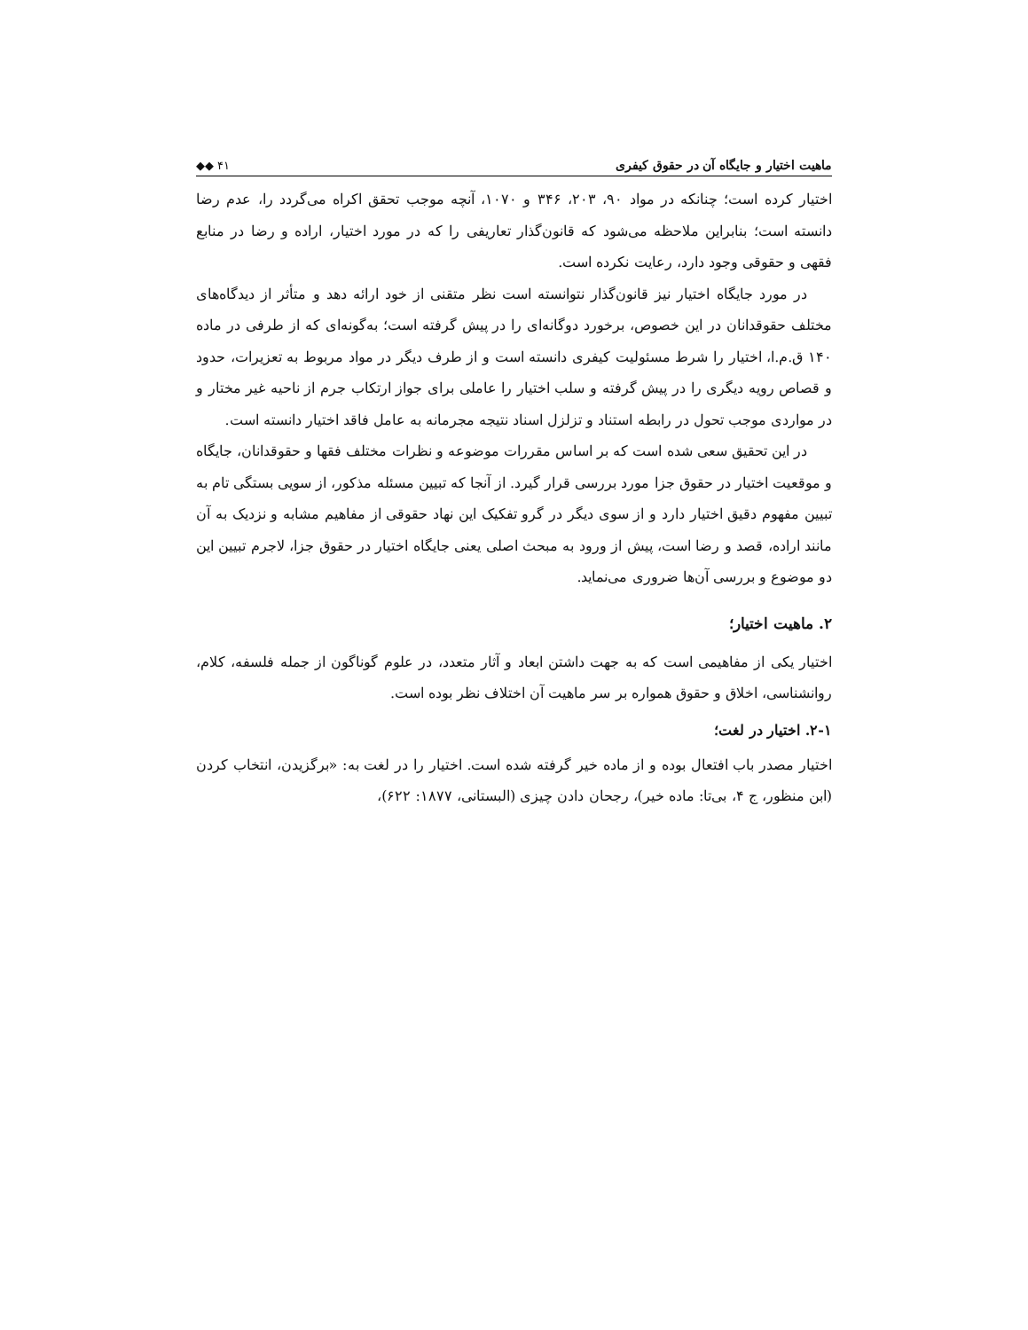ماهیت اختیار و جایگاه آن در حقوق کیفری ◆◆ ۴۱
اختیار کرده است؛ چنانکه در مواد ۹۰، ۲۰۳، ۳۴۶ و ۱۰۷۰، آنچه موجب تحقق اکراه می‌گردد را، عدم رضا دانسته است؛ بنابراین ملاحظه می‌شود که قانون‌گذار تعاریفی را که در مورد اختیار، اراده و رضا در منابع فقهی و حقوقی وجود دارد، رعایت نکرده است.
در مورد جایگاه اختیار نیز قانون‌گذار نتوانسته است نظر متقنی از خود ارائه دهد و متأثر از دیدگاه‌های مختلف حقوقدانان در این خصوص، برخورد دوگانه‌ای را در پیش گرفته است؛ به‌گونه‌ای که از طرفی در ماده ۱۴۰ ق.م.ا، اختیار را شرط مسئولیت کیفری دانسته است و از طرف دیگر در مواد مربوط به تعزیرات، حدود و قصاص رویه دیگری را در پیش گرفته و سلب اختیار را عاملی برای جواز ارتکاب جرم از ناحیه غیر مختار و در مواردی موجب تحول در رابطه استناد و تزلزل اسناد نتیجه مجرمانه به عامل فاقد اختیار دانسته است.
در این تحقیق سعی شده است که بر اساس مقررات موضوعه و نظرات مختلف فقها و حقوقدانان، جایگاه و موقعیت اختیار در حقوق جزا مورد بررسی قرار گیرد. از آنجا که تبیین مسئله مذکور، از سویی بستگی تام به تبیین مفهوم دقیق اختیار دارد و از سوی دیگر در گرو تفکیک این نهاد حقوقی از مفاهیم مشابه و نزدیک به آن مانند اراده، قصد و رضا است، پیش از ورود به مبحث اصلی یعنی جایگاه اختیار در حقوق جزا، لاجرم تبیین این دو موضوع و بررسی آن‌ها ضروری می‌نماید.
۲. ماهیت اختیار؛
اختیار یکی از مفاهیمی است که به جهت داشتن ابعاد و آثار متعدد، در علوم گوناگون از جمله فلسفه، کلام، روانشناسی، اخلاق و حقوق همواره بر سر ماهیت آن اختلاف نظر بوده است.
۲-۱. اختیار در لغت؛
اختیار مصدر باب افتعال بوده و از ماده خیر گرفته شده است. اختیار را در لغت به: «برگزیدن، انتخاب کردن (ابن منظور، ج ۴، بی‌تا: ماده خیر)، رجحان دادن چیزی (البستانی، ۱۸۷۷: ۶۲۲)،